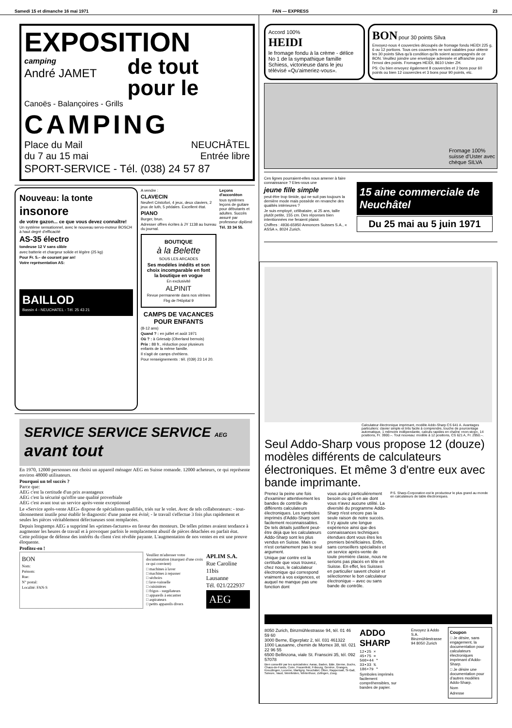Samedi 15 et dimanche 16 mai 1971 FAN — EXPRESS 23
EXPOSITION
camping
André JAMET
de tout pour le
Canoës - Balançoires - Grills
CAMPING
Place du Mail
du 7 au 15 mai
NEUCHÂTEL
Entrée libre
SPORT-SERVICE - Tél. (038) 24 57 87
Nouveau: la tonte
insonore
de votre gazon... ce que vous devez connaître!
Un système sensationnel, avec le nouveau servo-moteur BOSCH à haut degré d'efficacité
AS-35 électro
tondeuse 12 V sans câble
avec batterie et chargeur solide et légère (25 kg)
Pour Fr. 5.– de courant par an!
Votre représentation AS:
BAILLOD
Bassin 4 - NEUCHATEL - Tél. 25 43 21
A vendre :
CLAVECIN
Neufert Cristofori, 4 jeux, deux claviers, 2 jeux de luth, 5 pédales. Excellent état.
PIANO
Burger, brun.
Adresser offres écrites à JY 1138 au bureau du journal.
BOUTIQUE
à la Belette
SOUS LES ARCADES
Ses modèles inédits et son choix incomparable en font la boutique en vogue
En exclusivité
ALPINIT
Revue permanente dans nos vitrines
Fbg de l'Hôpital 9
CAMPS DE VACANCES POUR ENFANTS
(8-12 ans)
Quand ? : en juillet et août 1971
Où ? : à Griesalp (Oberland bernois)
Prix : 88 fr., réduction pour plusieurs enfants de la même famille.
Il s'agit de camps chrétiens.
Pour renseignements : tél. (039) 23 14 20.
Leçons d'accordéon
tous systèmes leçons de guitare pour débutants et adultes. Succès assuré par professeur diplômé
Tél. 33 34 55.
SERVICE SERVICE SERVICE AEG
avant tout
En 1970, 12000 personnes ont choisi un appareil ménager AEG en Suisse romande. 12000 acheteurs, ce qui représente environ 48000 utilisateurs.
Pourquoi un tel succès ?
Parce que:
AEG c'est la certitude d'un prix avantageux
AEG c'est la sécurité qu'offre une qualité proverbiale
AEG c'est avant tout un service après-vente exceptionnel
Le «Service après-vente AEG» dispose de spécialistes qualifiés, triés sur le volet. Avec de tels collaborateurs: - tout-tâtonnement inutile pour établir le diagnostic d'une panne est évité; - le travail s'effectue 3 fois plus rapidement et seules les pièces véritablement défectueuses sont remplacées.
Depuis longtemps AEG a supprimé les «primes-factures» en faveur des monteurs. De telles primes avaient tendance à augmenter les heures de travail et à provoquer parfois le remplacement abusif de pièces détachées en parfait état. Cette politique de défense des intérêts du client s'est révélée payante. L'augmentation de nos ventes en est une preuve éloquente.
Profitez-en !
BON
Nom:
Prénom:
Rue:
N° postal:
Localité: FAN-S
Veuillez m'adresser votre documentation (marquez d'une croix ce qui convient)
□ machines à laver
□ machines à repasser
□ séchoirs
□ lave-vaisselle
□ cuisinières
□ frigos - surgélateurs
□ appareils à encastrer
□ aspirateurs
□ petits appareils divers
APLIM S.A.
Rue Caroline 11bis
Lausanne
Tél. 021/222937
AEG
Accord 100%
HEIDI
le fromage fondu à la crème - délice No 1 de la sympathique famille Schiess, victorieuse dans le jeu télévisé «Qu'aimeriez-vous».
BON pour 30 points Silva
Envoyez-nous 4 couvercles découpés de fromage fondu HEIDI 225 g, 6 ou 12 portions. Tous ces couvercles ne sont valables pour obtenir les 30 points Silva qu'à condition qu'ils soient accompagnés de ce BON. Veuillez joindre une enveloppe adressée et affranchie pour l'envoi des points. Fromages HEIDI, 8610 Uster ZH.
PS: Ou bien envoyez également 8 couvercles et 2 bons pour 60 points ou bien 12 couvercles et 3 bons pour 90 points, etc.
Fromage 100% suisse d'Uster avec chèque SILVA
Ces lignes pourraient-elles nous amener à faire connaissance ? Etes-vous une
jeune fille simple
peut-être trop timide, qui ne suit pas toujours la dernière mode mais possède en revanche des qualités intérieures ?
Je suis employé, célibataire, ai 25 ans, taille plutôt petite, 155 cm. Des réponses bien intentionnées me feraient plaisir.
Chiffres : 4936-65950 Annonces Suisses S.A., « ASSA », 8024 Zurich.
15 aine commerciale de Neuchâtel
Du 25 mai au 5 juin 1971
Calculateur électronique imprimant, modèle Addo-Sharp CS 641 A. Avantages particuliers: clavier simple et très facile à comprendre, touche de pourcentage automatique, 1 mémoire indépendante, calculs rapides en chaîne «non-stop», 14 positions, Fr. 3900.–. Tout nouveau: modèle à 12 positions, CS 621 A, Fr. 2950.–.
Seul Addo-Sharp vous propose 12 (douze) modèles différents de calculateurs électroniques. Et même 3 d'entre eux avec bande imprimante.
Prenez la peine une fois d'examiner attentivement les bandes de contrôle de différents calculateurs électroniques. Les symboles imprimés d'Addo-Sharp sont facilement reconnaissables. De tels détails justifient peut-être déjà que les calculateurs Addo-Sharp sont les plus vendus en Suisse. Mais ce n'est certainement pas le seul argument.
Unique par contre est la certitude que vous trouvez, chez nous, le calculateur électronique qui correspond vraiment à vos exigences, et auquel ne manque pas une fonction dont
vous auriez particulièrement besoin ou qu'il en aie dont vous n'avez aucune utilité. La diversité du programme Addo-Sharp n'est encore pas la seule raison de notre succès. Il s'y ajoute une longue expérience ainsi que des connaissances techniques étendues dont vous êtes les premiers bénéficiaires. Enfin, sans conseillers spécialisés et un service après-vente de toute première classe, nous ne serions pas placés en tête en Suisse. En effet, les Suisses en particulier savent choisir et sélectionner le bon calculateur électronique – avec ou sans bande de contrôle.
P.S. Sharp-Corporation est le producteur le plus grand au monde en calculateurs de table électroniques.
8050 Zurich, Binzmühlestrasse 94, tél. 01 46 59 60
3000 Berne, Eigerplatz 2, tél. 031 461322
1000 Lausanne, chemin de Mornex 38, tél. 021 22 96 55
6500 Bellinzona, viale St. Franscini 35, tél. 092 57078
Bien conseillé par les spécialistes: Aarau, Baden, Bâle, Bienne, Buchs, Chaux-de-Fonds, Coire, Frauenfeld, Fribourg, Genève, Granges, Kreuzlingen, Lucerne, Martigny, Neuchâtel, Olten, Rapperswil, St-Gall, Soleure, Vaud, Weinfelden, Winterthour, Zofingen, Zoug.
ADDO SHARP
12•25 ×
45•75 =
560•44 *
33•33 %
186•79 *
Symboles imprimés facilement compréhensibles, sur bandes de papier.
Envoyez à Addo S.A. Binzmühlestrasse 94 8050 Zurich
Coupon
□ Je désire, sans engagement, la documentation pour calculateurs électroniques imprimant d'Addo-Sharp.
□ Je désire une documentation pour d'autres modèles Addo-Sharp.
Nom
Adresse